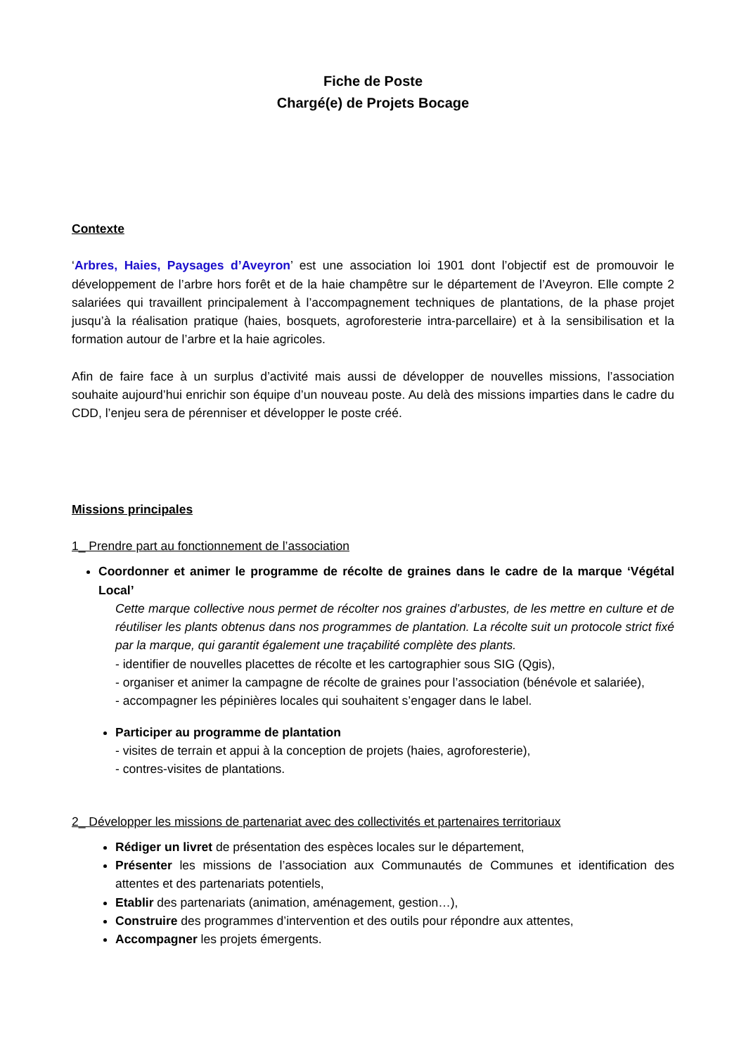Fiche de Poste
Chargé(e) de Projets Bocage
Contexte
‘Arbres, Haies, Paysages d’Aveyron’ est une association loi 1901 dont l’objectif est de promouvoir le développement de l’arbre hors forêt et de la haie champêtre sur le département de l’Aveyron. Elle compte 2 salariées qui travaillent principalement à l’accompagnement techniques de plantations, de la phase projet jusqu’à la réalisation pratique (haies, bosquets, agroforesterie intra-parcellaire) et à la sensibilisation et la formation autour de l’arbre et la haie agricoles.
Afin de faire face à un surplus d’activité mais aussi de développer de nouvelles missions, l’association souhaite aujourd’hui enrichir son équipe d’un nouveau poste. Au delà des missions imparties dans le cadre du CDD, l’enjeu sera de pérenniser et développer le poste créé.
Missions principales
1_ Prendre part au fonctionnement de l’association
Coordonner et animer le programme de récolte de graines dans le cadre de la marque ‘Végétal Local’
Cette marque collective nous permet de récolter nos graines d’arbustes, de les mettre en culture et de réutiliser les plants obtenus dans nos programmes de plantation. La récolte suit un protocole strict fixé par la marque, qui garantit également une traçabilité complète des plants.
- identifier de nouvelles placettes de récolte et les cartographier sous SIG (Qgis),
- organiser et animer la campagne de récolte de graines pour l’association (bénévole et salariée),
- accompagner les pépinières locales qui souhaitent s’engager dans le label.
Participer au programme de plantation
- visites de terrain et appui à la conception de projets (haies, agroforesterie),
- contres-visites de plantations.
2_ Développer les missions de partenariat avec des collectivités et partenaires territoriaux
Rédiger un livret de présentation des espèces locales sur le département,
Présenter les missions de l’association aux Communautés de Communes et identification des attentes et des partenariats potentiels,
Etablir des partenariats (animation, aménagement, gestion…),
Construire des programmes d’intervention et des outils pour répondre aux attentes,
Accompagner les projets émergents.